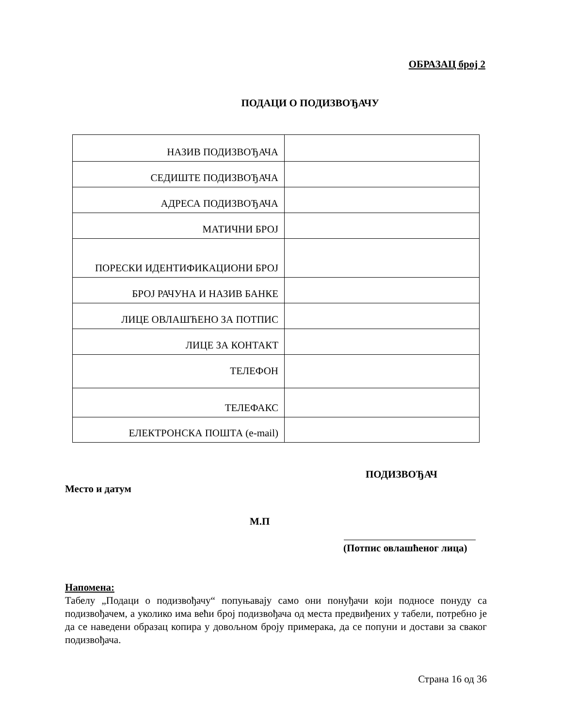ОБРАЗАЦ број 2
ПОДАЦИ О ПОДИЗВОЂАЧУ
| НАЗИВ ПОДИЗВОЂАЧА | |
| СЕДИШТЕ ПОДИЗВОЂАЧА | |
| АДРЕСА ПОДИЗВОЂАЧА | |
| МАТИЧНИ БРОЈ | |
| ПОРЕСКИ ИДЕНТИФИКАЦИОНИ БРОЈ | |
| БРОЈ РАЧУНА И НАЗИВ БАНКЕ | |
| ЛИЦЕ ОВЛАШЋЕНО ЗА ПОТПИС | |
| ЛИЦЕ ЗА КОНТАКТ | |
| ТЕЛЕФОН | |
| ТЕЛЕФАКС | |
| ЕЛЕКТРОНСКА ПОШТА (e-mail) | |
ПОДИЗВОЂАЧ
Место и датум
М.П
(Потпис овлашћеног лица)
Напомена:
Табелу „Подаци о подизвођачу“ попуњавају само они понуђачи који подносе понуду са подизвођачем, а уколико има већи број подизвођача од места предвиђених у табели, потребно је да се наведени образац копира у довољном броју примерака, да се попуни и достави за сваког подизвођача.
Страна 16 од 36